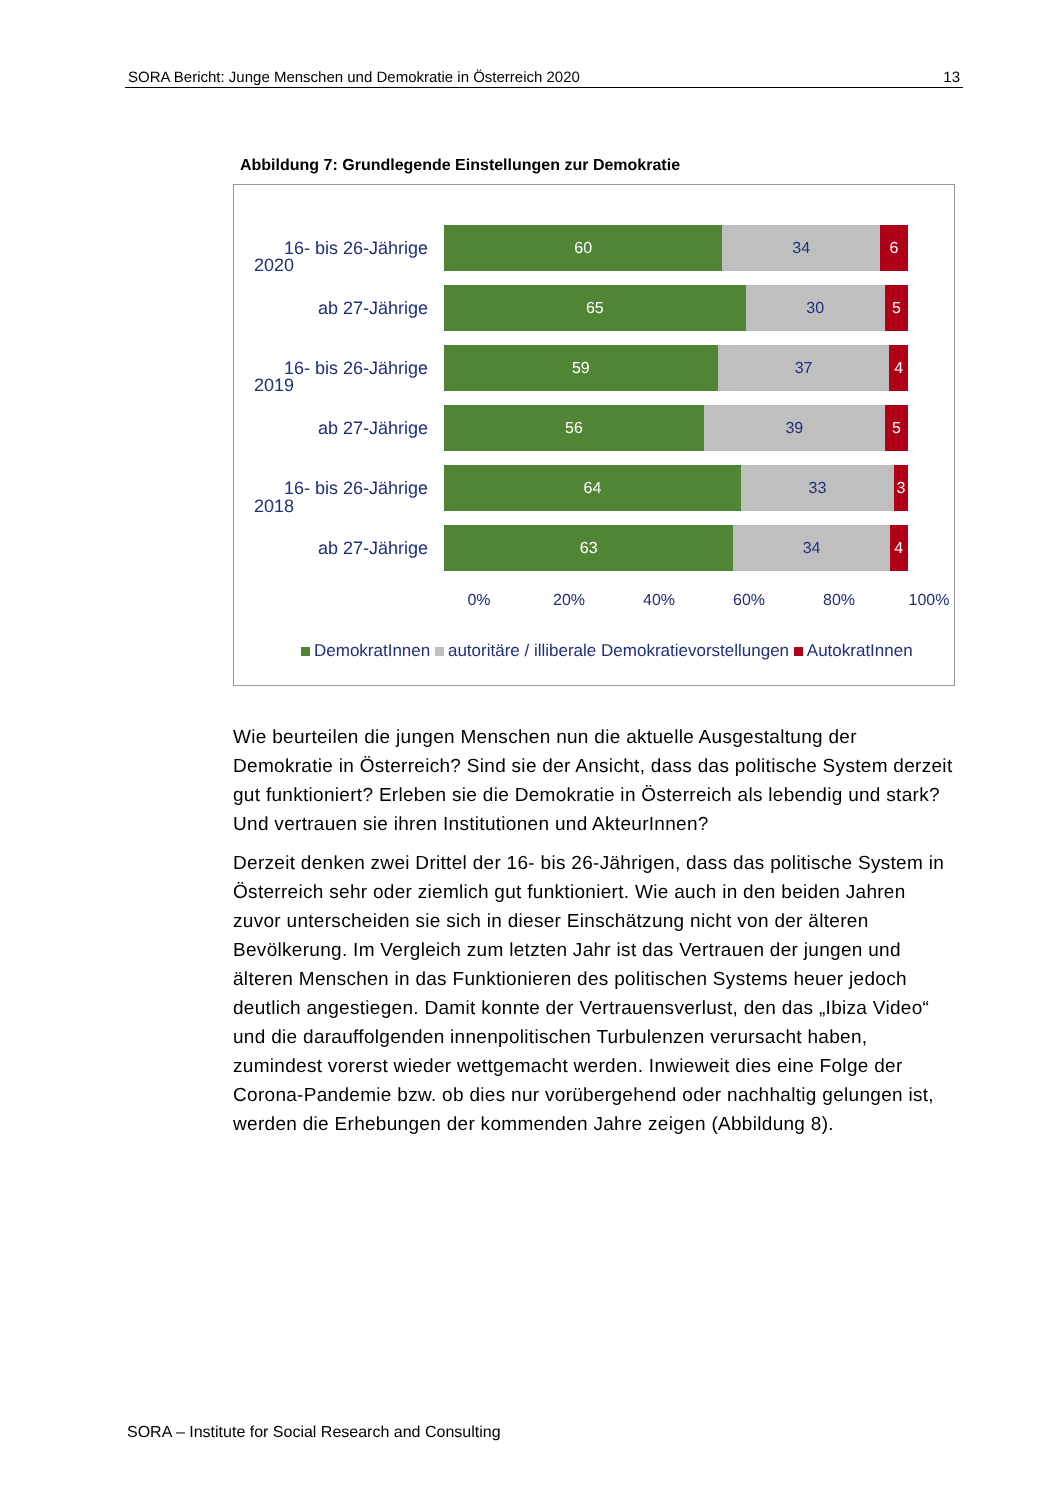SORA Bericht: Junge Menschen und Demokratie in Österreich 2020 13
Abbildung 7: Grundlegende Einstellungen zur Demokratie
2020
2019
2018
16- bis 26-Jährige
60 34 6
ab 27-Jährige
65 30 5
16- bis 26-Jährige
59 37 4
ab 27-Jährige
56 39 5
16- bis 26-Jährige
64 33 3
ab 27-Jährige
63 34 4
0% 20% 40% 60% 80% 100%
DemokratInnen autoritäre / illiberale Demokratievorstellungen AutokratInnen
Wie beurteilen die jungen Menschen nun die aktuelle Ausgestaltung der Demokratie in Österreich? Sind sie der Ansicht, dass das politische System derzeit gut funktioniert? Erleben sie die Demokratie in Österreich als lebendig und stark? Und vertrauen sie ihren Institutionen und AkteurInnen?
Derzeit denken zwei Drittel der 16- bis 26-Jährigen, dass das politische System in Österreich sehr oder ziemlich gut funktioniert. Wie auch in den beiden Jahren zuvor unterscheiden sie sich in dieser Einschätzung nicht von der älteren Bevölkerung. Im Vergleich zum letzten Jahr ist das Vertrauen der jungen und älteren Menschen in das Funktionieren des politischen Systems heuer jedoch deutlich angestiegen. Damit konnte der Vertrauensverlust, den das „Ibiza Video“ und die darauffolgenden innenpolitischen Turbulenzen verursacht haben, zumindest vorerst wieder wettgemacht werden. Inwieweit dies eine Folge der Corona-Pandemie bzw. ob dies nur vorübergehend oder nachhaltig gelungen ist, werden die Erhebungen der kommenden Jahre zeigen (Abbildung 8).
SORA – Institute for Social Research and Consulting